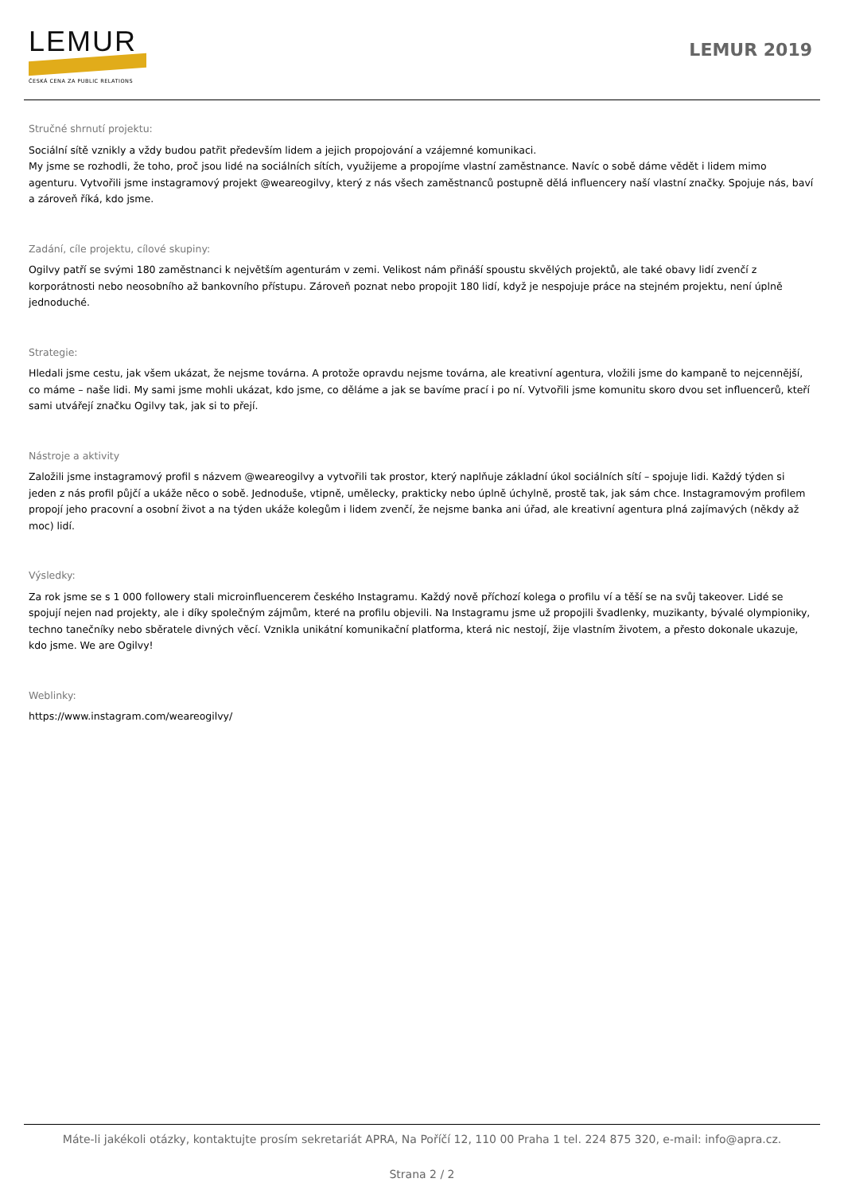LEMUR
ČESKÁ CENA ZA PUBLIC RELATIONS
LEMUR 2019
Stručné shrnutí projektu:
Sociální sítě vznikly a vždy budou patřit především lidem a jejich propojování a vzájemné komunikaci.
My jsme se rozhodli, že toho, proč jsou lidé na sociálních sítích, využijeme a propojíme vlastní zaměstnance. Navíc o sobě dáme vědět i lidem mimo agenturu. Vytvořili jsme instagramový projekt @weareogilvy, který z nás všech zaměstnanců postupně dělá influencery naší vlastní značky. Spojuje nás, baví a zároveň říká, kdo jsme.
Zadání, cíle projektu, cílové skupiny:
Ogilvy patří se svými 180 zaměstnanci k největším agenturám v zemi. Velikost nám přináší spoustu skvělých projektů, ale také obavy lidí zvenčí z korporátnosti nebo neosobního až bankovního přístupu. Zároveň poznat nebo propojit 180 lidí, když je nespojuje práce na stejném projektu, není úplně jednoduché.
Strategie:
Hledali jsme cestu, jak všem ukázat, že nejsme továrna. A protože opravdu nejsme továrna, ale kreativní agentura, vložili jsme do kampaně to nejcennější, co máme – naše lidi. My sami jsme mohli ukázat, kdo jsme, co děláme a jak se bavíme prací i po ní. Vytvořili jsme komunitu skoro dvou set influencerů, kteří sami utvářejí značku Ogilvy tak, jak si to přejí.
Nástroje a aktivity
Založili jsme instagramový profil s názvem @weareogilvy a vytvořili tak prostor, který naplňuje základní úkol sociálních sítí – spojuje lidi. Každý týden si jeden z nás profil půjčí a ukáže něco o sobě. Jednoduše, vtipně, umělecky, prakticky nebo úplně úchylně, prostě tak, jak sám chce. Instagramovým profilem propojí jeho pracovní a osobní život a na týden ukáže kolegům i lidem zvenčí, že nejsme banka ani úřad, ale kreativní agentura plná zajímavých (někdy až moc) lidí.
Výsledky:
Za rok jsme se s 1 000 followery stali microinfluencerem českého Instagramu. Každý nově příchozí kolega o profilu ví a těší se na svůj takeover. Lidé se spojují nejen nad projekty, ale i díky společným zájmům, které na profilu objevili. Na Instagramu jsme už propojili švadlenky, muzikanty, bývalé olympioniky, techno tanečníky nebo sběratele divných věcí. Vznikla unikátní komunikační platforma, která nic nestojí, žije vlastním životem, a přesto dokonale ukazuje, kdo jsme. We are Ogilvy!
Weblinky:
https://www.instagram.com/weareogilvy/
Máte-li jakékoli otázky, kontaktujte prosím sekretariát APRA, Na Poříčí 12, 110 00 Praha 1 tel. 224 875 320, e-mail: info@apra.cz.
Strana 2 / 2